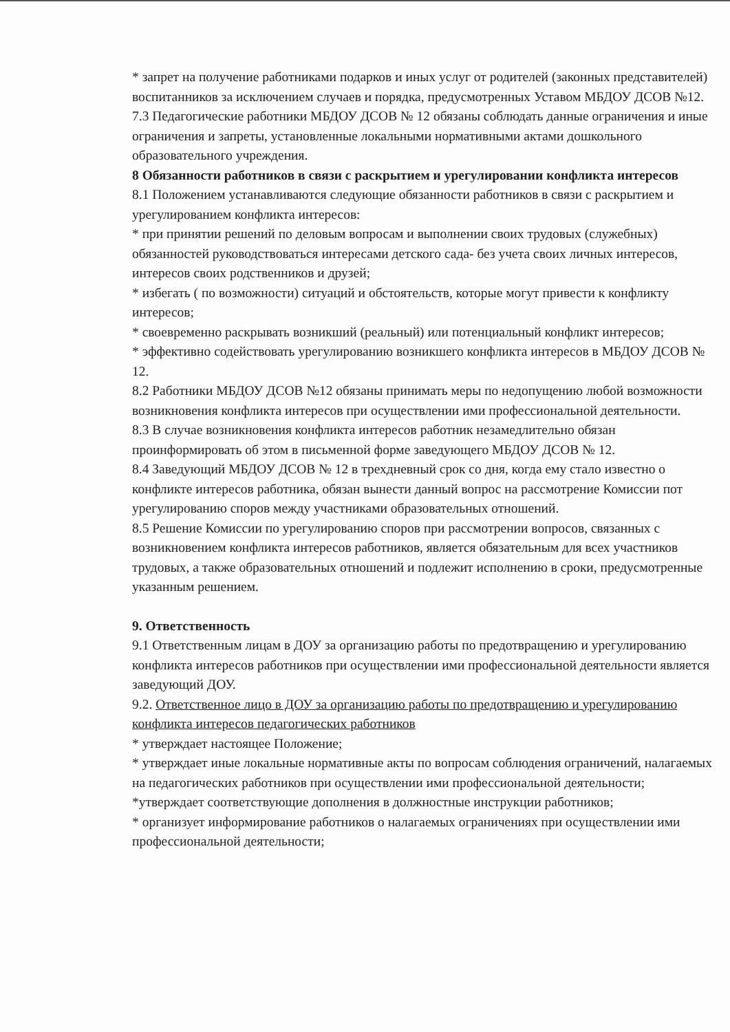* запрет на получение работниками подарков и иных услуг от родителей (законных представителей) воспитанников за исключением случаев и порядка, предусмотренных Уставом МБДОУ ДСОВ №12.
7.3 Педагогические работники МБДОУ ДСОВ № 12 обязаны соблюдать данные ограничения и иные ограничения и запреты, установленные локальными нормативными актами дошкольного образовательного учреждения.
8 Обязанности работников в связи с раскрытием и урегулировании конфликта интересов
8.1 Положением устанавливаются следующие обязанности работников в связи с раскрытием и урегулированием конфликта интересов:
* при принятии решений по деловым вопросам и выполнении своих трудовых (служебных) обязанностей руководствоваться интересами детского сада- без учета своих личных интересов, интересов своих родственников и друзей;
* избегать ( по возможности) ситуаций и обстоятельств, которые могут привести к конфликту интересов;
* своевременно раскрывать возникший (реальный) или потенциальный конфликт интересов;
* эффективно содействовать урегулированию возникшего конфликта интересов в МБДОУ ДСОВ № 12.
8.2 Работники МБДОУ ДСОВ №12 обязаны принимать меры по недопущению любой возможности возникновения конфликта интересов при осуществлении ими профессиональной деятельности.
8.3 В случае возникновения конфликта интересов работник незамедлительно обязан проинформировать об этом в письменной форме заведующего МБДОУ ДСОВ № 12.
8.4 Заведующий МБДОУ ДСОВ № 12 в трехдневный срок со дня, когда ему стало известно о конфликте интересов работника, обязан вынести данный вопрос на рассмотрение Комиссии пот урегулированию споров между участниками образовательных отношений.
8.5 Решение Комиссии по урегулированию споров при рассмотрении вопросов, связанных с возникновением конфликта интересов работников, является обязательным для всех участников трудовых, а также образовательных отношений и подлежит исполнению в сроки, предусмотренные указанным решением.
9. Ответственность
9.1 Ответственным лицам в ДОУ за организацию работы по предотвращению и урегулированию конфликта интересов работников при осуществлении ими профессиональной деятельности является заведующий ДОУ.
9.2. Ответственное лицо в ДОУ за организацию работы по предотвращению и урегулированию конфликта интересов педагогических работников
* утверждает настоящее Положение;
* утверждает иные локальные нормативные акты по вопросам соблюдения ограничений, налагаемых на педагогических работников при осуществлении ими профессиональной деятельности;
*утверждает соответствующие дополнения в должностные инструкции работников;
* организует информирование работников о налагаемых ограничениях при осуществлении ими профессиональной деятельности;